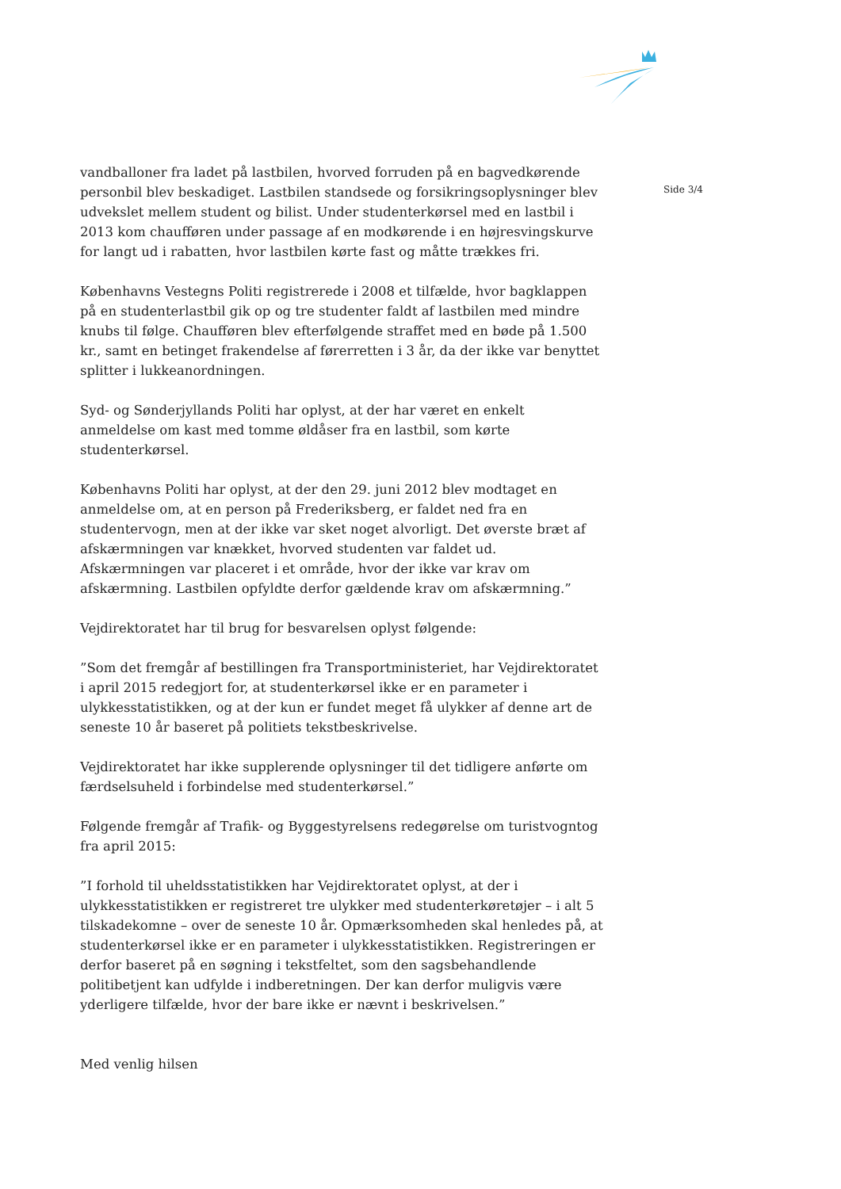vandballoner fra ladet på lastbilen, hvorved forruden på en bagvedkørende personbil blev beskadiget. Lastbilen standsede og forsikringsoplysninger blev udvekslet mellem student og bilist. Under studenterkørsel med en lastbil i 2013 kom chaufføren under passage af en modkørende i en højresvingskurve for langt ud i rabatten, hvor lastbilen kørte fast og måtte trækkes fri.
Københavns Vestegns Politi registrerede i 2008 et tilfælde, hvor bagklappen på en studenterlastbil gik op og tre studenter faldt af lastbilen med mindre knubs til følge. Chaufføren blev efterfølgende straffet med en bøde på 1.500 kr., samt en betinget frakendelse af førerretten i 3 år, da der ikke var benyttet splitter i lukkeanordningen.
Syd- og Sønderjyllands Politi har oplyst, at der har været en enkelt anmeldelse om kast med tomme øldåser fra en lastbil, som kørte studenterkørsel.
Københavns Politi har oplyst, at der den 29. juni 2012 blev modtaget en anmeldelse om, at en person på Frederiksberg, er faldet ned fra en studentervogn, men at der ikke var sket noget alvorligt. Det øverste bræt af afskærmningen var knækket, hvorved studenten var faldet ud. Afskærmningen var placeret i et område, hvor der ikke var krav om afskærmning. Lastbilen opfyldte derfor gældende krav om afskærmning.”
Vejdirektoratet har til brug for besvarelsen oplyst følgende:
”Som det fremgår af bestillingen fra Transportministeriet, har Vejdirektoratet i april 2015 redegjort for, at studenterkørsel ikke er en parameter i ulykkesstatistikken, og at der kun er fundet meget få ulykker af denne art de seneste 10 år baseret på politiets tekstbeskrivelse.
Vejdirektoratet har ikke supplerende oplysninger til det tidligere anførte om færdselsuheld i forbindelse med studenterkørsel.”
Følgende fremgår af Trafik- og Byggestyrelsens redegørelse om turistvogntog fra april 2015:
”I forhold til uheldsstatistikken har Vejdirektoratet oplyst, at der i ulykkesstatistikken er registreret tre ulykker med studenterkøretøjer – i alt 5 tilskadekomne – over de seneste 10 år. Opmærksomheden skal henledes på, at studenterkørsel ikke er en parameter i ulykkesstatistikken. Registreringen er derfor baseret på en søgning i tekstfeltet, som den sagsbehandlende politibetjent kan udfylde i indberetningen. Der kan derfor muligvis være yderligere tilfælde, hvor der bare ikke er nævnt i beskrivelsen.”
Med venlig hilsen
Side 3/4